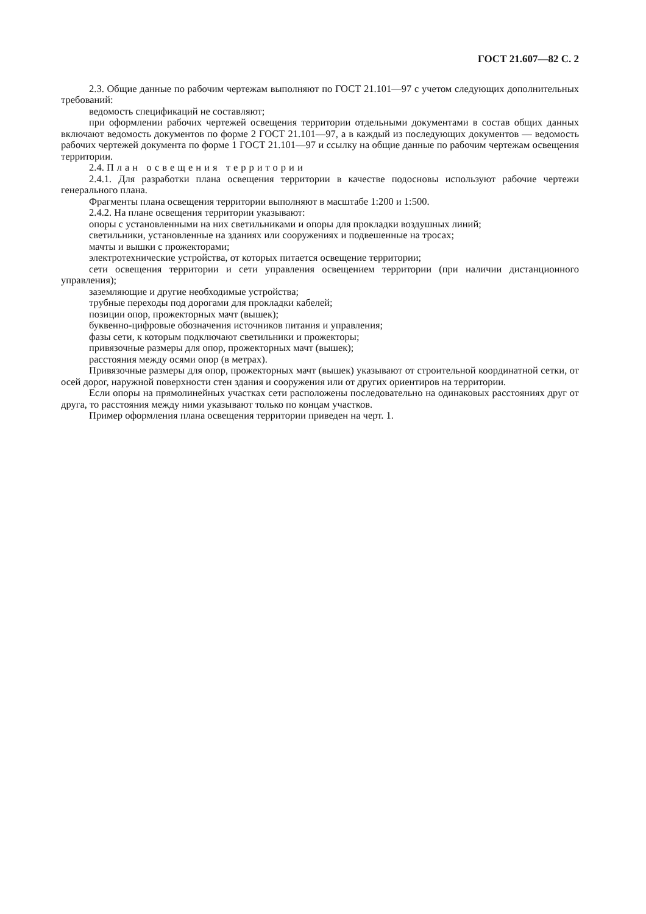ГОСТ 21.607—82 С. 2
2.3. Общие данные по рабочим чертежам выполняют по ГОСТ 21.101—97 с учетом следующих дополнительных требований:
ведомость спецификаций не составляют;
при оформлении рабочих чертежей освещения территории отдельными документами в состав общих данных включают ведомость документов по форме 2 ГОСТ 21.101—97, а в каждый из последующих документов — ведомость рабочих чертежей документа по форме 1 ГОСТ 21.101—97 и ссылку на общие данные по рабочим чертежам освещения территории.
2.4. План освещения территории
2.4.1. Для разработки плана освещения территории в качестве подосновы используют рабочие чертежи генерального плана.
Фрагменты плана освещения территории выполняют в масштабе 1:200 и 1:500.
2.4.2. На плане освещения территории указывают:
опоры с установленными на них светильниками и опоры для прокладки воздушных линий;
светильники, установленные на зданиях или сооружениях и подвешенные на тросах;
мачты и вышки с прожекторами;
электротехнические устройства, от которых питается освещение территории;
сети освещения территории и сети управления освещением территории (при наличии дистанционного управления);
заземляющие и другие необходимые устройства;
трубные переходы под дорогами для прокладки кабелей;
позиции опор, прожекторных мачт (вышек);
буквенно-цифровые обозначения источников питания и управления;
фазы сети, к которым подключают светильники и прожекторы;
привязочные размеры для опор, прожекторных мачт (вышек);
расстояния между осями опор (в метрах).
Привязочные размеры для опор, прожекторных мачт (вышек) указывают от строительной координатной сетки, от осей дорог, наружной поверхности стен здания и сооружения или от других ориентиров на территории.
Если опоры на прямолинейных участках сети расположены последовательно на одинаковых расстояниях друг от друга, то расстояния между ними указывают только по концам участков.
Пример оформления плана освещения территории приведен на черт. 1.